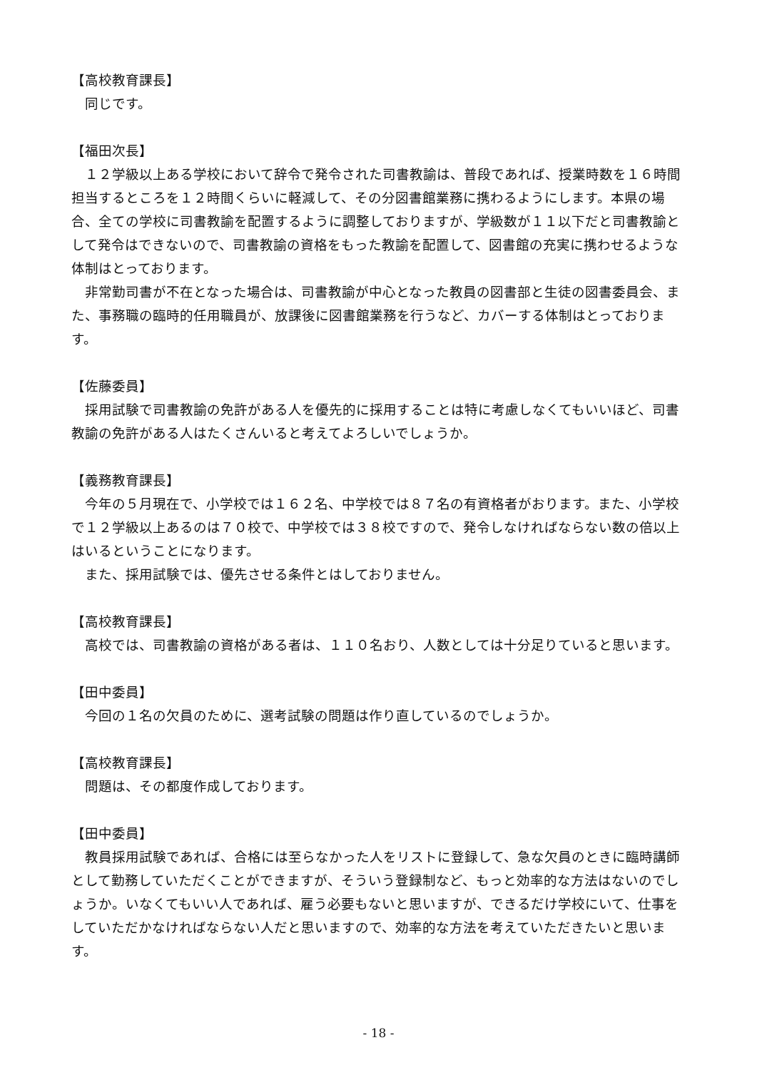【高校教育課長】
　同じです。
【福田次長】
　１２学級以上ある学校において辞令で発令された司書教諭は、普段であれば、授業時数を１６時間担当するところを１２時間くらいに軽減して、その分図書館業務に携わるようにします。本県の場合、全ての学校に司書教諭を配置するように調整しておりますが、学級数が１１以下だと司書教諭として発令はできないので、司書教諭の資格をもった教諭を配置して、図書館の充実に携わせるような体制はとっております。
　非常勤司書が不在となった場合は、司書教諭が中心となった教員の図書部と生徒の図書委員会、また、事務職の臨時的任用職員が、放課後に図書館業務を行うなど、カバーする体制はとっております。
【佐藤委員】
　採用試験で司書教諭の免許がある人を優先的に採用することは特に考慮しなくてもいいほど、司書教諭の免許がある人はたくさんいると考えてよろしいでしょうか。
【義務教育課長】
　今年の５月現在で、小学校では１６２名、中学校では８７名の有資格者がおります。また、小学校で１２学級以上あるのは７０校で、中学校では３８校ですので、発令しなければならない数の倍以上はいるということになります。
　また、採用試験では、優先させる条件とはしておりません。
【高校教育課長】
　高校では、司書教諭の資格がある者は、１１０名おり、人数としては十分足りていると思います。
【田中委員】
　今回の１名の欠員のために、選考試験の問題は作り直しているのでしょうか。
【高校教育課長】
　問題は、その都度作成しております。
【田中委員】
　教員採用試験であれば、合格には至らなかった人をリストに登録して、急な欠員のときに臨時講師として勤務していただくことができますが、そういう登録制など、もっと効率的な方法はないのでしょうか。いなくてもいい人であれば、雇う必要もないと思いますが、できるだけ学校にいて、仕事をしていただかなければならない人だと思いますので、効率的な方法を考えていただきたいと思います。
- 18 -